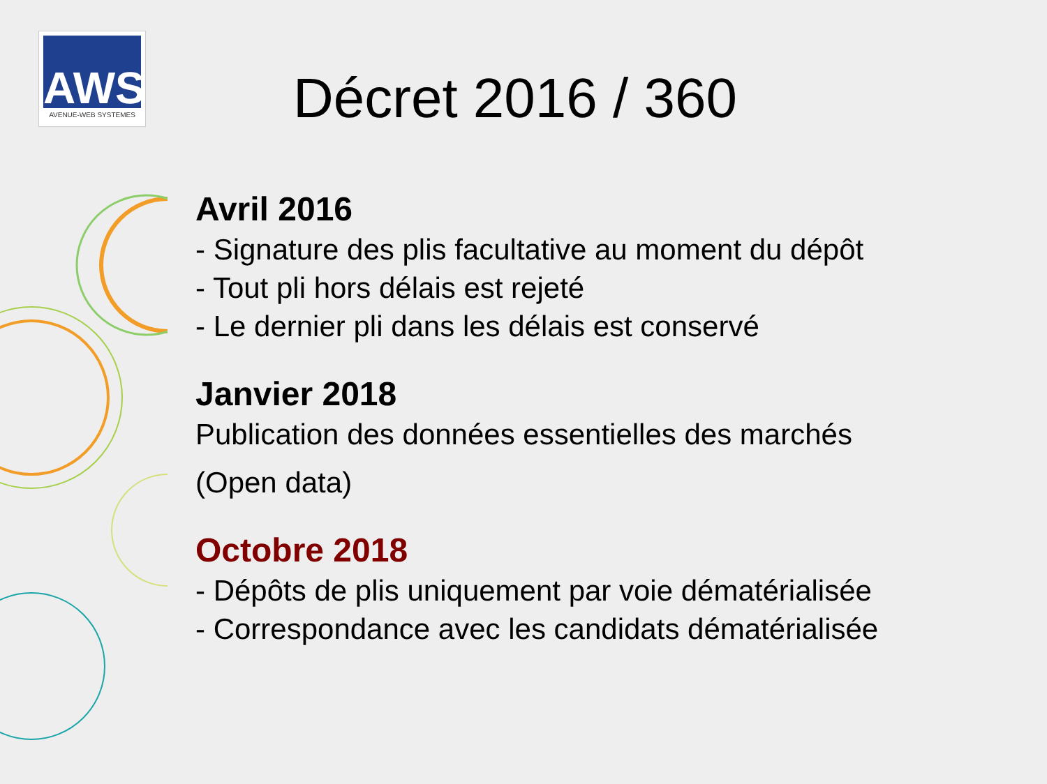AWS
AVENUE-WEB SYSTEMES
Décret 2016 / 360
Avril 2016
- Signature des plis facultative au moment du dépôt
- Tout pli hors délais est rejeté
- Le dernier pli dans les délais est conservé
Janvier 2018
Publication des données essentielles des marchés
(Open data)
Octobre 2018
- Dépôts de plis uniquement par voie dématérialisée
- Correspondance avec les candidats dématérialisée